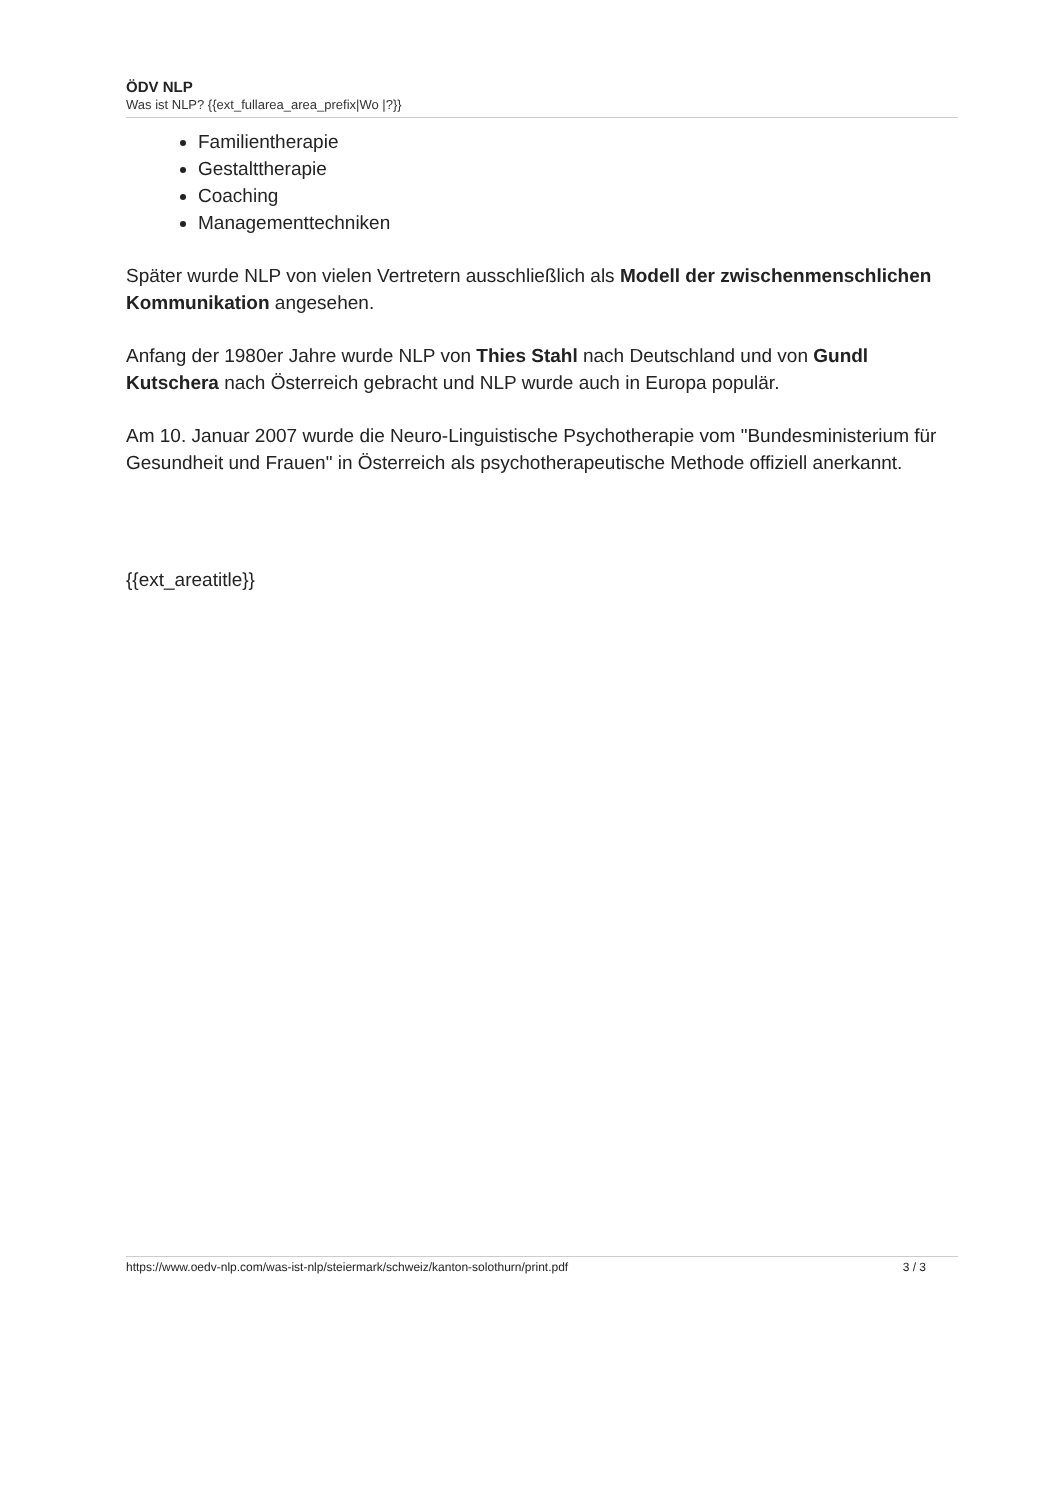ÖDV NLP
Was ist NLP? {{ext_fullarea_area_prefix|Wo |?}}
Familientherapie
Gestalttherapie
Coaching
Managementtechniken
Später wurde NLP von vielen Vertretern ausschließlich als Modell der zwischenmenschlichen Kommunikation angesehen.
Anfang der 1980er Jahre wurde NLP von Thies Stahl nach Deutschland und von Gundl Kutschera nach Österreich gebracht und NLP wurde auch in Europa populär.
Am 10. Januar 2007 wurde die Neuro-Linguistische Psychotherapie vom "Bundesministerium für Gesundheit und Frauen" in Österreich als psychotherapeutische Methode offiziell anerkannt.
{{ext_areatitle}}
https://www.oedv-nlp.com/was-ist-nlp/steiermark/schweiz/kanton-solothurn/print.pdf 3 / 3